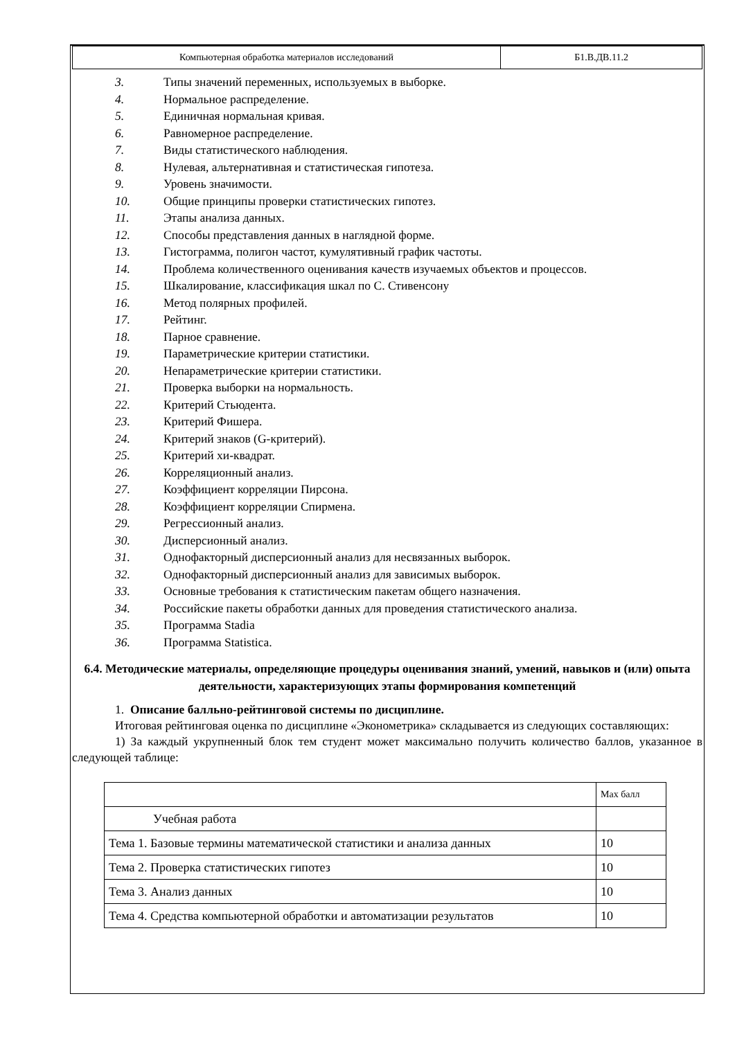| Компьютерная обработка материалов исследований | Б1.В.ДВ.11.2 |
3. Типы значений переменных, используемых в выборке.
4. Нормальное распределение.
5. Единичная нормальная кривая.
6. Равномерное распределение.
7. Виды статистического наблюдения.
8. Нулевая, альтернативная и статистическая гипотеза.
9. Уровень значимости.
10. Общие принципы проверки статистических гипотез.
11. Этапы анализа данных.
12. Способы представления данных в наглядной форме.
13. Гистограмма, полигон частот, кумулятивный график частоты.
14. Проблема количественного оценивания качеств изучаемых объектов и процессов.
15. Шкалирование, классификация шкал по С. Стивенсону
16. Метод полярных профилей.
17. Рейтинг.
18. Парное сравнение.
19. Параметрические критерии статистики.
20. Непараметрические критерии статистики.
21. Проверка выборки на нормальность.
22. Критерий Стьюдента.
23. Критерий Фишера.
24. Критерий знаков (G-критерий).
25. Критерий хи-квадрат.
26. Корреляционный анализ.
27. Коэффициент корреляции Пирсона.
28. Коэффициент корреляции Спирмена.
29. Регрессионный анализ.
30. Дисперсионный анализ.
31. Однофакторный дисперсионный анализ для несвязанных выборок.
32. Однофакторный дисперсионный анализ для зависимых выборок.
33. Основные требования к статистическим пакетам общего назначения.
34. Российские пакеты обработки данных для проведения статистического анализа.
35. Программа Stadia
36. Программа Statistica.
6.4. Методические материалы, определяющие процедуры оценивания знаний, умений, навыков и (или) опыта деятельности, характеризующих этапы формирования компетенций
1. Описание балльно-рейтинговой системы по дисциплине.
Итоговая рейтинговая оценка по дисциплине «Эконометрика» складывается из следующих составляющих:
1) За каждый укрупненный блок тем студент может максимально получить количество баллов, указанное в следующей таблице:
| | Max балл |
| Учебная работа | |
| Тема 1. Базовые термины математической статистики и анализа данных | 10 |
| Тема 2. Проверка статистических гипотез | 10 |
| Тема 3. Анализ данных | 10 |
| Тема 4. Средства компьютерной обработки и автоматизации результатов | 10 |